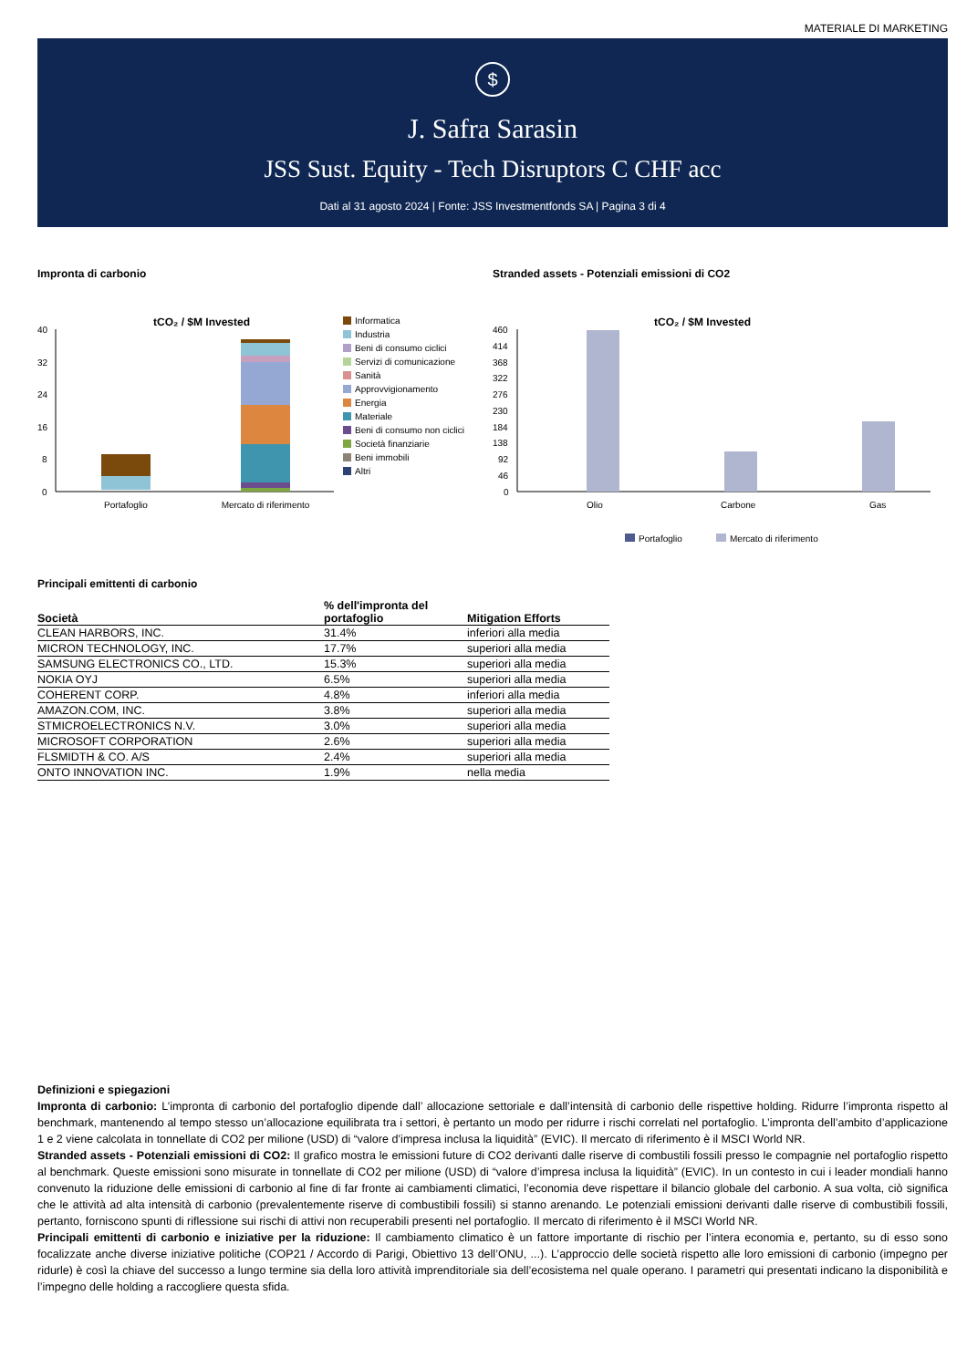MATERIALE DI MARKETING
$
J. Safra Sarasin
JSS Sust. Equity - Tech Disruptors C CHF acc
Dati al 31 agosto 2024 | Fonte: JSS Investmentfonds SA | Pagina 3 di 4
Impronta di carbonio
tCO₂ / $M Invested
40
32
24
16
8
0
Portafoglio
Mercato di riferimento
Informatica
Industria
Beni di consumo ciclici
Servizi di comunicazione
Sanità
Approvvigionamento
Energia
Materiale
Beni di consumo non ciclici
Società finanziarie
Beni immobili
Altri
Stranded assets - Potenziali emissioni di CO2
tCO₂ / $M Invested
460
414
368
322
276
230
184
138
92
46
0
Olio
Carbone
Gas
Portafoglio
Mercato di riferimento
Principali emittenti di carbonio
| Società | % dell'impronta del portafoglio | Mitigation Efforts |
| --- | --- | --- |
| CLEAN HARBORS, INC. | 31.4% | inferiori alla media |
| MICRON TECHNOLOGY, INC. | 17.7% | superiori alla media |
| SAMSUNG ELECTRONICS CO., LTD. | 15.3% | superiori alla media |
| NOKIA OYJ | 6.5% | superiori alla media |
| COHERENT CORP. | 4.8% | inferiori alla media |
| AMAZON.COM, INC. | 3.8% | superiori alla media |
| STMICROELECTRONICS N.V. | 3.0% | superiori alla media |
| MICROSOFT CORPORATION | 2.6% | superiori alla media |
| FLSMIDTH & CO. A/S | 2.4% | superiori alla media |
| ONTO INNOVATION INC. | 1.9% | nella media |
Definizioni e spiegazioni
Impronta di carbonio: L’impronta di carbonio del portafoglio dipende dall’ allocazione settoriale e dall’intensità di carbonio delle rispettive holding. Ridurre l’impronta rispetto al benchmark, mantenendo al tempo stesso un’allocazione equilibrata tra i settori, è pertanto un modo per ridurre i rischi correlati nel portafoglio. L’impronta dell’ambito d’applicazione 1 e 2 viene calcolata in tonnellate di CO2 per milione (USD) di “valore d’impresa inclusa la liquidità” (EVIC). Il mercato di riferimento è il MSCI World NR.
Stranded assets - Potenziali emissioni di CO2: Il grafico mostra le emissioni future di CO2 derivanti dalle riserve di combustili fossili presso le compagnie nel portafoglio rispetto al benchmark. Queste emissioni sono misurate in tonnellate di CO2 per milione (USD) di “valore d’impresa inclusa la liquidità” (EVIC). In un contesto in cui i leader mondiali hanno convenuto la riduzione delle emissioni di carbonio al fine di far fronte ai cambiamenti climatici, l’economia deve rispettare il bilancio globale del carbonio. A sua volta, ciò significa che le attività ad alta intensità di carbonio (prevalentemente riserve di combustibili fossili) si stanno arenando. Le potenziali emissioni derivanti dalle riserve di combustibili fossili, pertanto, forniscono spunti di riflessione sui rischi di attivi non recuperabili presenti nel portafoglio. Il mercato di riferimento è il MSCI World NR.
Principali emittenti di carbonio e iniziative per la riduzione: Il cambiamento climatico è un fattore importante di rischio per l’intera economia e, pertanto, su di esso sono focalizzate anche diverse iniziative politiche (COP21 / Accordo di Parigi, Obiettivo 13 dell’ONU, ...). L’approccio delle società rispetto alle loro emissioni di carbonio (impegno per ridurle) è così la chiave del successo a lungo termine sia della loro attività imprenditoriale sia dell’ecosistema nel quale operano. I parametri qui presentati indicano la disponibilità e l’impegno delle holding a raccogliere questa sfida.